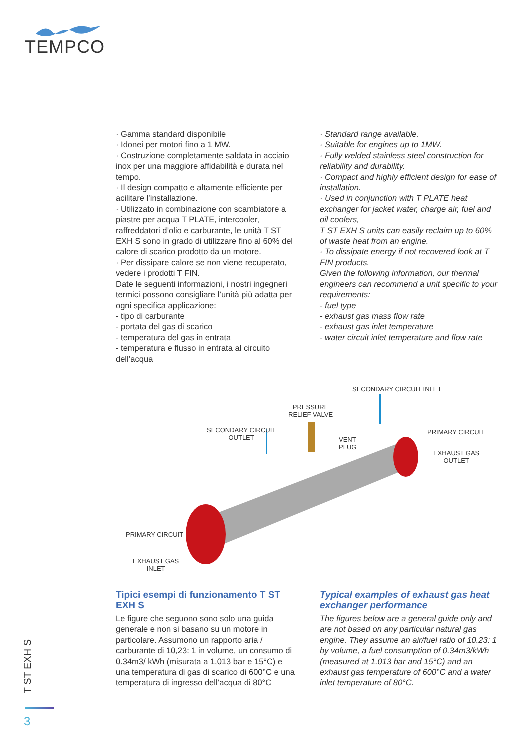TEMPCO
· Gamma standard disponibile
· Idonei per motori fino a 1 MW.
· Costruzione completamente saldata in acciaio inox per una maggiore affidabilità e durata nel tempo.
· Il design compatto e altamente efficiente per acilitare l’installazione.
· Utilizzato in combinazione con scambiatore a piastre per acqua T PLATE, intercooler, raffreddatori d’olio e carburante, le unità T ST EXH S sono in grado di utilizzare fino al 60% del calore di scarico prodotto da un motore.
· Per dissipare calore se non viene recuperato, vedere i prodotti T FIN.
Date le seguenti informazioni, i nostri ingegneri termici possono consigliare l’unità più adatta per ogni specifica applicazione:
- tipo di carburante
- portata del gas di scarico
- temperatura del gas in entrata
- temperatura e flusso in entrata al circuito dell’acqua
· Standard range available.
· Suitable for engines up to 1MW.
· Fully welded stainless steel construction for reliability and durability.
· Compact and highly efficient design for ease of installation.
· Used in conjunction with T PLATE heat exchanger for jacket water, charge air, fuel and oil coolers,
T ST EXH S units can easily reclaim up to 60% of waste heat from an engine.
· To dissipate energy if not recovered look at T FIN products.
Given the following information, our thermal engineers can recommend a unit specific to your requirements:
- fuel type
- exhaust gas mass flow rate
- exhaust gas inlet temperature
- water circuit inlet temperature and flow rate
SECONDARY CIRCUIT INLET
PRESSURE
RELIEF VALVE
SECONDARY CIRCUIT
OUTLET
VENT
PLUG
PRIMARY CIRCUIT
EXHAUST GAS
OUTLET
PRIMARY CIRCUIT
EXHAUST GAS
INLET
Tipici esempi di funzionamento T ST EXH S
Le figure che seguono sono solo una guida generale e non si basano su un motore in particolare. Assumono un rapporto aria / carburante di 10,23: 1 in volume, un consumo di 0.34m3/ kWh (misurata a 1,013 bar e 15°C) e una temperatura di gas di scarico di 600°C e una temperatura di ingresso dell’acqua di 80°C
Typical examples of exhaust gas heat exchanger performance
The figures below are a general guide only and are not based on any particular natural gas engine. They assume an air/fuel ratio of 10.23: 1 by volume, a fuel consumption of 0.34m3/kWh (measured at 1.013 bar and 15°C) and an exhaust gas temperature of 600°C and a water inlet temperature of 80°C.
T ST EXH S
3